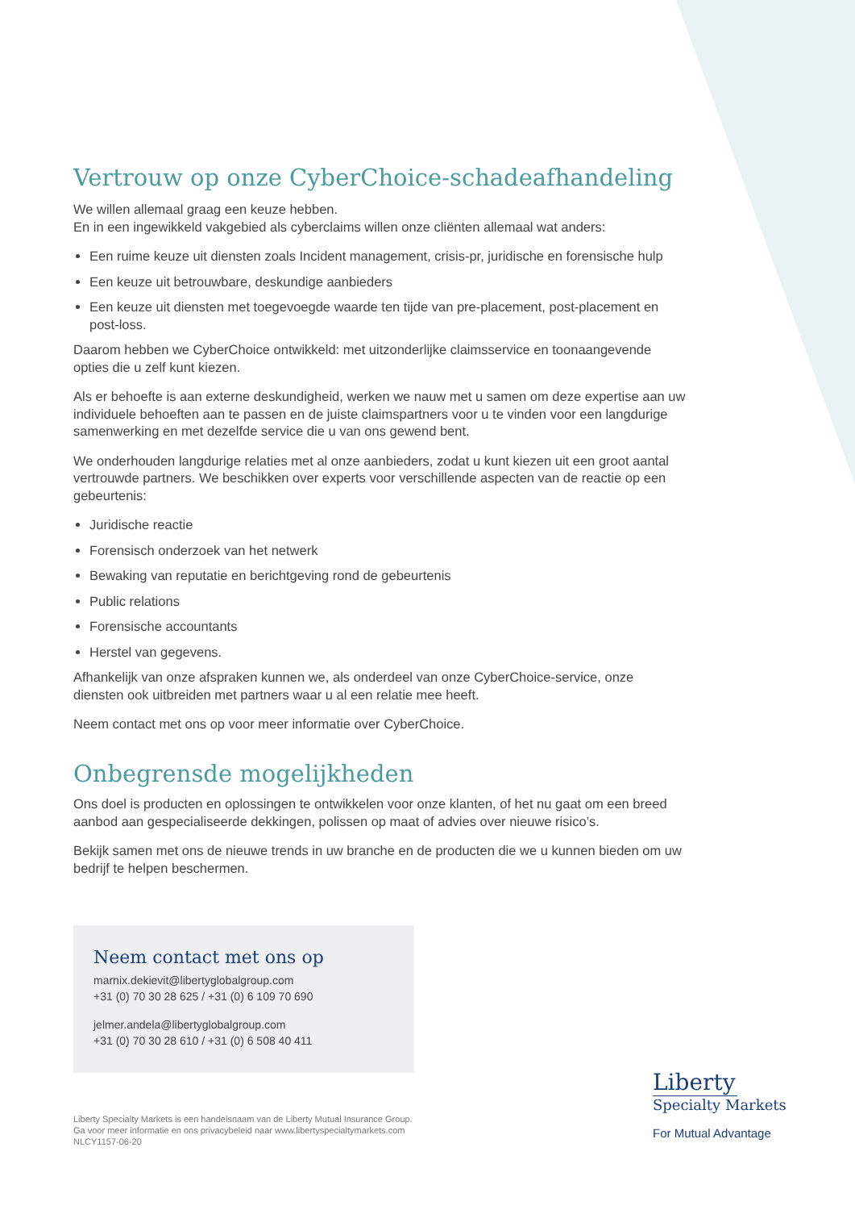Vertrouw op onze CyberChoice-schadeafhandeling
We willen allemaal graag een keuze hebben.
En in een ingewikkeld vakgebied als cyberclaims willen onze cliënten allemaal wat anders:
Een ruime keuze uit diensten zoals Incident management, crisis-pr, juridische en forensische hulp
Een keuze uit betrouwbare, deskundige aanbieders
Een keuze uit diensten met toegevoegde waarde ten tijde van pre-placement, post-placement en post-loss.
Daarom hebben we CyberChoice ontwikkeld: met uitzonderlijke claimsservice en toonaangevende opties die u zelf kunt kiezen.
Als er behoefte is aan externe deskundigheid, werken we nauw met u samen om deze expertise aan uw individuele behoeften aan te passen en de juiste claimspartners voor u te vinden voor een langdurige samenwerking en met dezelfde service die u van ons gewend bent.
We onderhouden langdurige relaties met al onze aanbieders, zodat u kunt kiezen uit een groot aantal vertrouwde partners. We beschikken over experts voor verschillende aspecten van de reactie op een gebeurtenis:
Juridische reactie
Forensisch onderzoek van het netwerk
Bewaking van reputatie en berichtgeving rond de gebeurtenis
Public relations
Forensische accountants
Herstel van gegevens.
Afhankelijk van onze afspraken kunnen we, als onderdeel van onze CyberChoice-service, onze diensten ook uitbreiden met partners waar u al een relatie mee heeft.
Neem contact met ons op voor meer informatie over CyberChoice.
Onbegrensde mogelijkheden
Ons doel is producten en oplossingen te ontwikkelen voor onze klanten, of het nu gaat om een breed aanbod aan gespecialiseerde dekkingen, polissen op maat of advies over nieuwe risico’s.
Bekijk samen met ons de nieuwe trends in uw branche en de producten die we u kunnen bieden om uw bedrijf te helpen beschermen.
Neem contact met ons op
marnix.dekievit@libertyglobalgroup.com
+31 (0) 70 30 28 625 / +31 (0) 6 109 70 690
jelmer.andela@libertyglobalgroup.com
+31 (0) 70 30 28 610 / +31 (0) 6 508 40 411
Liberty Specialty Markets is een handelsnaam van de Liberty Mutual Insurance Group.
Ga voor meer informatie en ons privacybeleid naar www.libertyspecialtymarkets.com
NLCY1157-06-20
Liberty
Specialty Markets
For Mutual Advantage